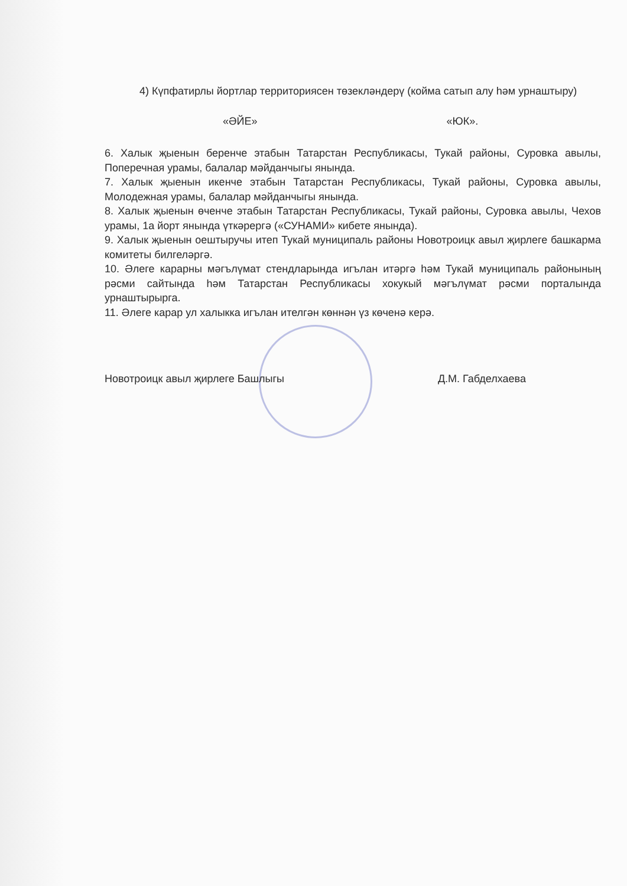4) Күпфатирлы йортлар территориясен төзекләндерү (койма сатып алу һәм урнаштыру)
«ӘЙЕ» «ЮК».
6. Халык җыенын беренче этабын Татарстан Республикасы, Тукай районы, Суровка авылы, Поперечная урамы, балалар мәйданчыгы янында.
7. Халык җыенын икенче этабын Татарстан Республикасы, Тукай районы, Суровка авылы, Молодежная урамы, балалар мәйданчыгы янында.
8. Халык җыенын өченче этабын Татарстан Республикасы, Тукай районы, Суровка авылы, Чехов урамы, 1а йорт янында үткәрергә («СУНАМИ» кибете янында).
9. Халык җыенын оештыручы итеп Тукай муниципаль районы Новотроицк авыл җирлеге башкарма комитеты билгеләргә.
10. Әлеге карарны мәгълүмат стендларында игълан итәргә һәм Тукай муниципаль районының рәсми сайтында һәм Татарстан Республикасы хокукый мәгълүмат рәсми порталында урнаштырырга.
11. Әлеге карар ул халыкка игълан ителгән көннән үз көченә керә.
Новотроицк авыл җирлеге Башлыгы Д.М. Габделхаева